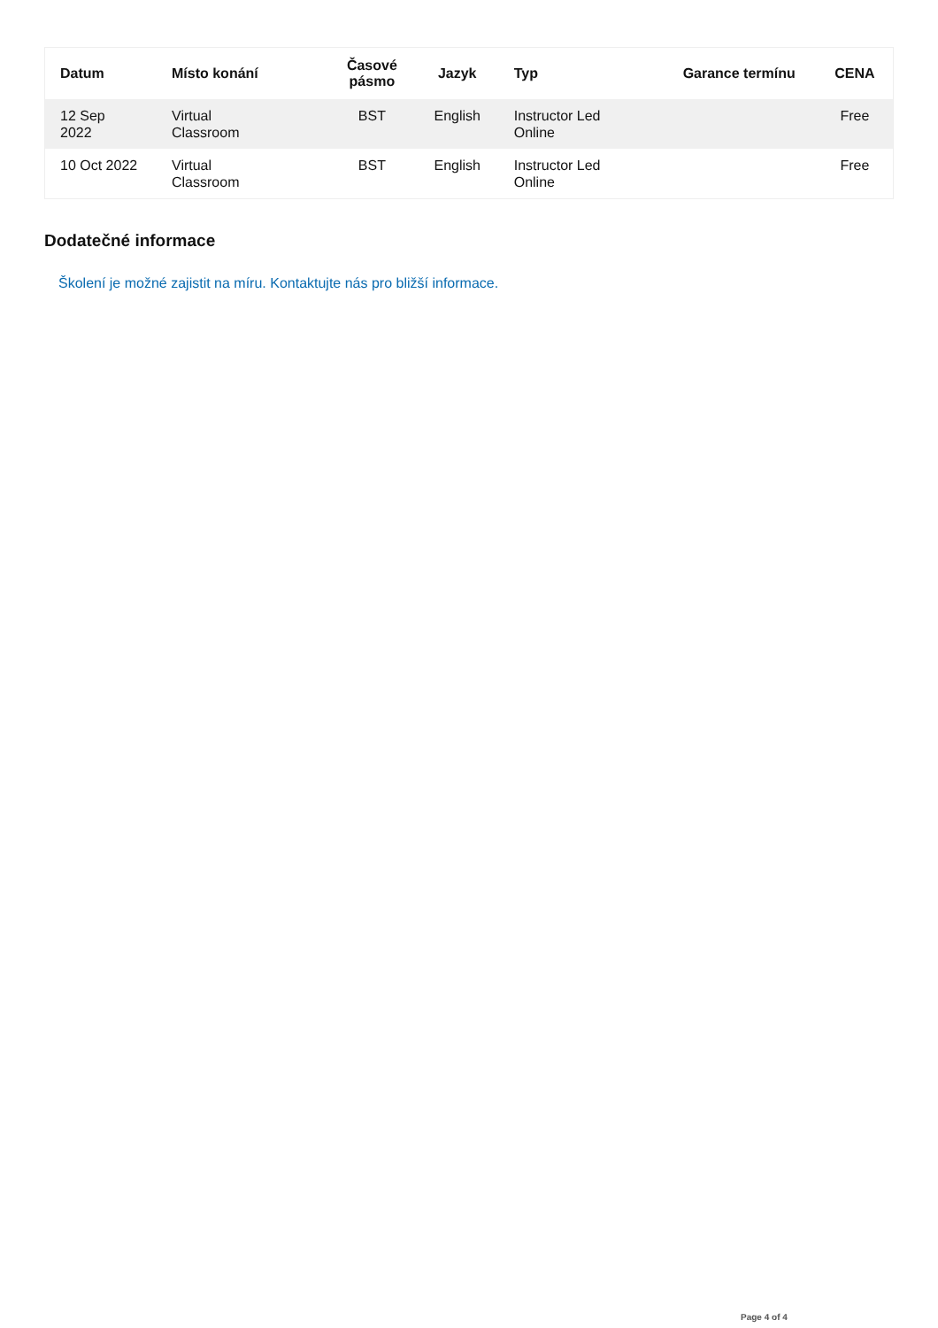| Datum | Místo konání | Časové pásmo | Jazyk | Typ | Garance termínu | CENA |
| --- | --- | --- | --- | --- | --- | --- |
| 12 Sep 2022 | Virtual Classroom | BST | English | Instructor Led Online | | Free |
| 10 Oct 2022 | Virtual Classroom | BST | English | Instructor Led Online | | Free |
Dodatečné informace
Školení je možné zajistit na míru. Kontaktujte nás pro bližší informace.
Page 4 of 4